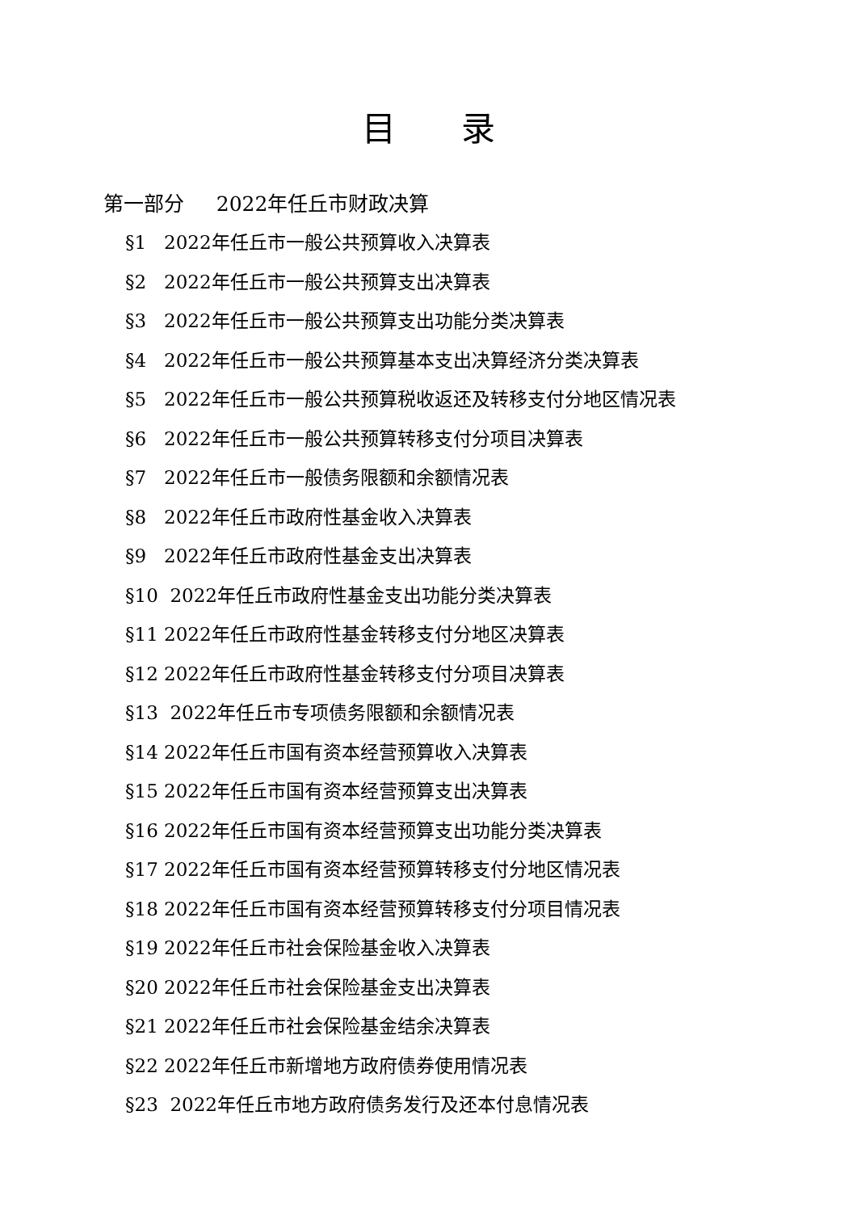目 录
第一部分 2022年任丘市财政决算
§1 2022年任丘市一般公共预算收入决算表
§2 2022年任丘市一般公共预算支出决算表
§3 2022年任丘市一般公共预算支出功能分类决算表
§4 2022年任丘市一般公共预算基本支出决算经济分类决算表
§5 2022年任丘市一般公共预算税收返还及转移支付分地区情况表
§6 2022年任丘市一般公共预算转移支付分项目决算表
§7 2022年任丘市一般债务限额和余额情况表
§8 2022年任丘市政府性基金收入决算表
§9 2022年任丘市政府性基金支出决算表
§10 2022年任丘市政府性基金支出功能分类决算表
§11 2022年任丘市政府性基金转移支付分地区决算表
§12 2022年任丘市政府性基金转移支付分项目决算表
§13 2022年任丘市专项债务限额和余额情况表
§14 2022年任丘市国有资本经营预算收入决算表
§15 2022年任丘市国有资本经营预算支出决算表
§16 2022年任丘市国有资本经营预算支出功能分类决算表
§17 2022年任丘市国有资本经营预算转移支付分地区情况表
§18 2022年任丘市国有资本经营预算转移支付分项目情况表
§19 2022年任丘市社会保险基金收入决算表
§20 2022年任丘市社会保险基金支出决算表
§21 2022年任丘市社会保险基金结余决算表
§22 2022年任丘市新增地方政府债券使用情况表
§23 2022年任丘市地方政府债务发行及还本付息情况表